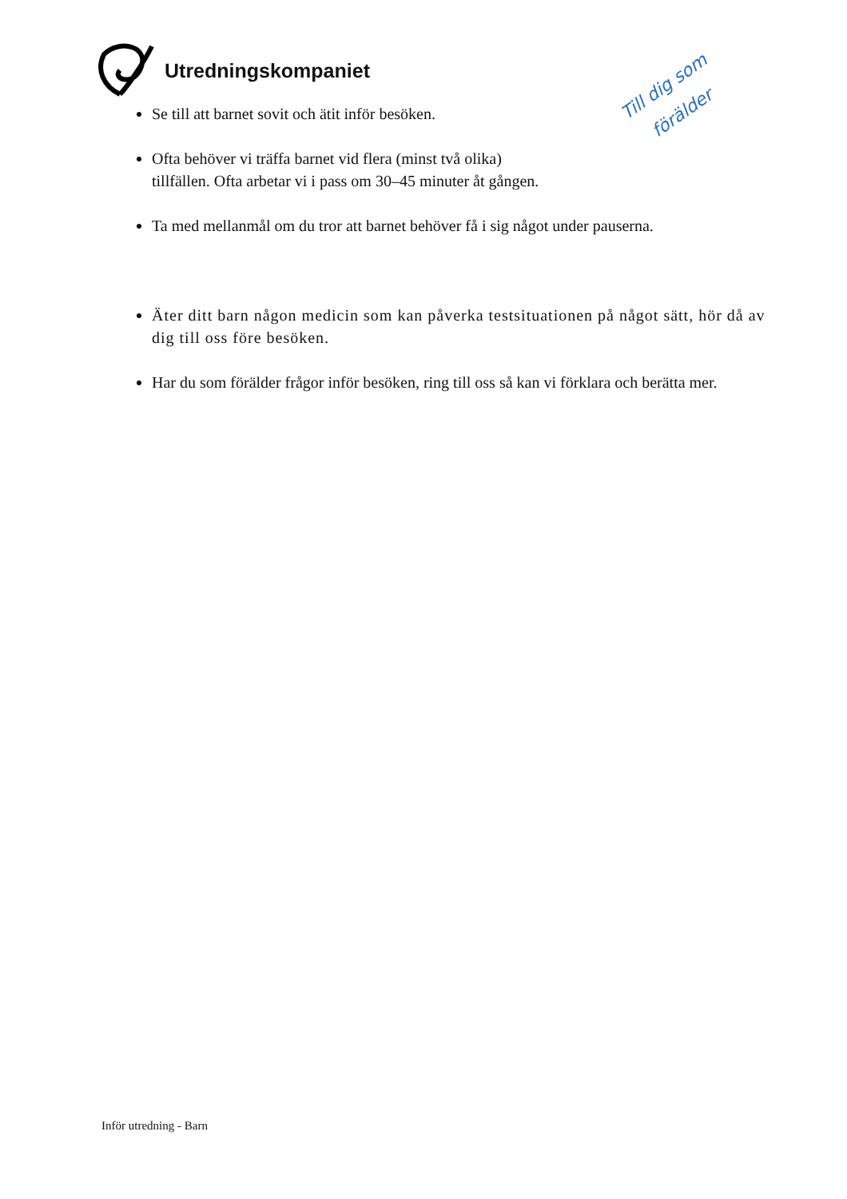Utredningskompaniet
Till dig som
förälder
Se till att barnet sovit och ätit inför besöken.
Ofta behöver vi träffa barnet vid flera (minst två olika)
tillfällen. Ofta arbetar vi i pass om 30–45 minuter åt gången.
Ta med mellanmål om du tror att barnet behöver få i sig något under pauserna.
Äter ditt barn någon medicin som kan påverka testsituationen på något sätt, hör då av dig till oss före besöken.
Har du som förälder frågor inför besöken, ring till oss så kan vi förklara och berätta mer.
Inför utredning - Barn